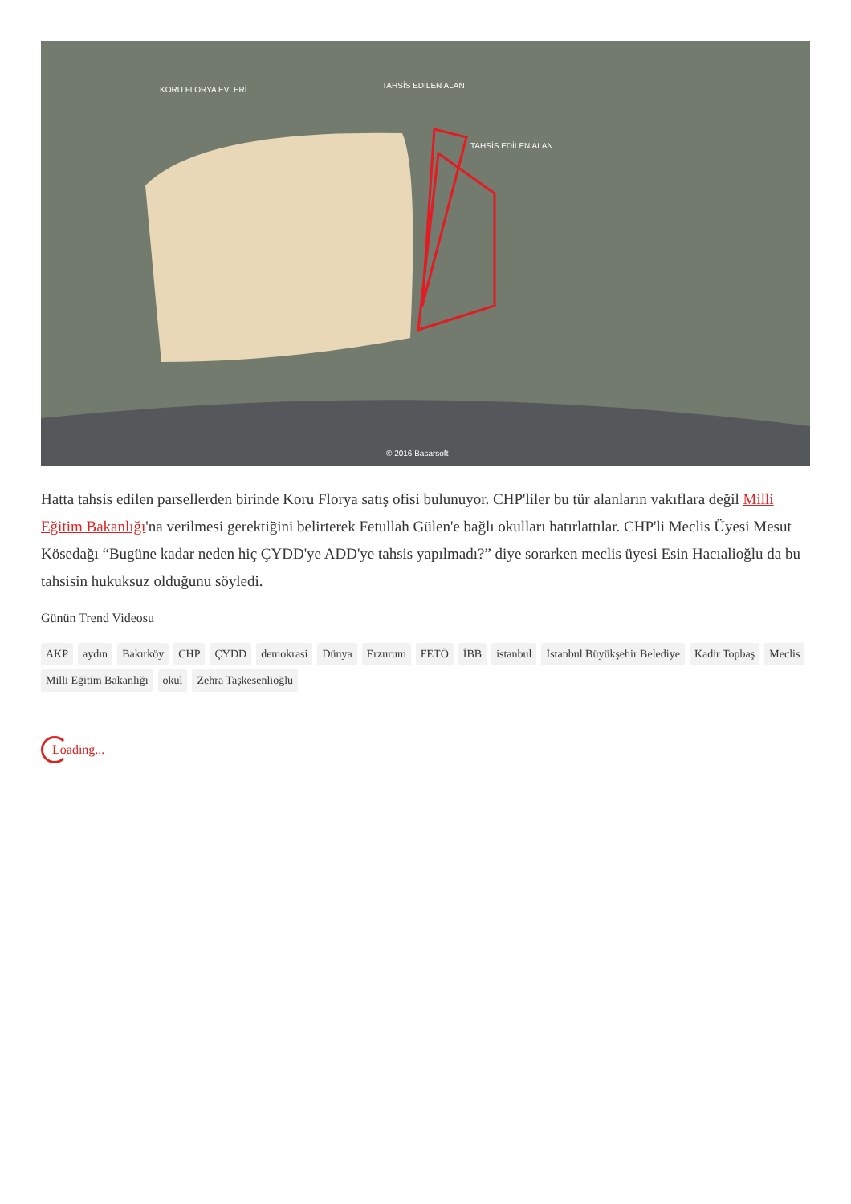KORU FLORYA EVLERİ TAHSİS EDİLEN ALAN
TAHSİS EDİLEN ALAN
© 2016 Basarsoft
Hatta tahsis edilen parsellerden birinde Koru Florya satış ofisi bulunuyor. CHP'liler bu tür alanların vakıflara değil Milli Eğitim Bakanlığı'na verilmesi gerektiğini belirterek Fetullah Gülen'e bağlı okulları hatırlattılar. CHP'li Meclis Üyesi Mesut Kösedağı “Bugüne kadar neden hiç ÇYDD'ye ADD'ye tahsis yapılmadı?” diye sorarken meclis üyesi Esin Hacıalioğlu da bu tahsisin hukuksuz olduğunu söyledi.
Günün Trend Videosu
AKP aydın Bakırköy CHP ÇYDD demokrasi Dünya Erzurum FETÖ İBB istanbul İstanbul Büyükşehir Belediye Kadir Topbaş Meclis Milli Eğitim Bakanlığı okul Zehra Taşkesenlioğlu
Loading...